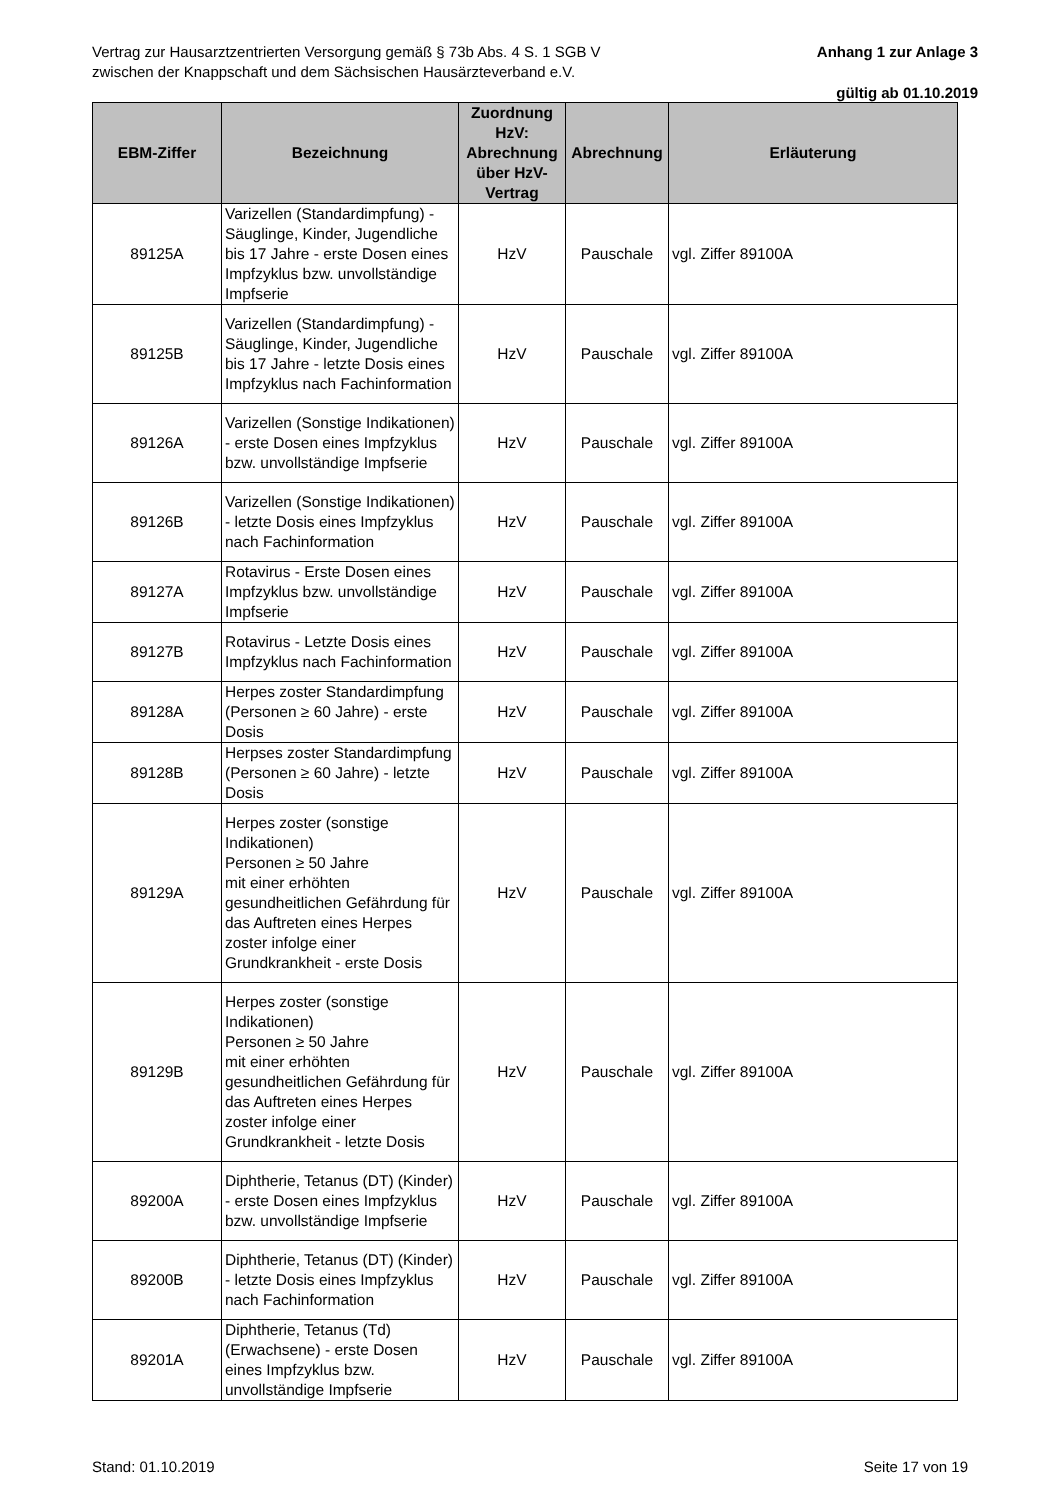Anhang 1 zur Anlage 3 Vertrag zur Hausarztzentrierten Versorgung gemäß § 73b Abs. 4 S. 1 SGB V
zwischen der Knappschaft und dem Sächsischen Hausärzteverband e.V.
gültig ab 01.10.2019
| EBM-Ziffer | Bezeichnung | Zuordnung HzV: Abrechnung über HzV-Vertrag | Abrechnung | Erläuterung |
| --- | --- | --- | --- | --- |
| 89125A | Varizellen (Standardimpfung) - Säuglinge, Kinder, Jugendliche bis 17 Jahre - erste Dosen eines Impfzyklus bzw. unvollständige Impfserie | HzV | Pauschale | vgl. Ziffer 89100A |
| 89125B | Varizellen (Standardimpfung) - Säuglinge, Kinder, Jugendliche bis 17 Jahre - letzte Dosis eines Impfzyklus nach Fachinformation | HzV | Pauschale | vgl. Ziffer 89100A |
| 89126A | Varizellen (Sonstige Indikationen) - erste Dosen eines Impfzyklus bzw. unvollständige Impfserie | HzV | Pauschale | vgl. Ziffer 89100A |
| 89126B | Varizellen (Sonstige Indikationen) - letzte Dosis eines Impfzyklus nach Fachinformation | HzV | Pauschale | vgl. Ziffer 89100A |
| 89127A | Rotavirus - Erste Dosen eines Impfzyklus bzw. unvollständige Impfserie | HzV | Pauschale | vgl. Ziffer 89100A |
| 89127B | Rotavirus - Letzte Dosis eines Impfzyklus nach Fachinformation | HzV | Pauschale | vgl. Ziffer 89100A |
| 89128A | Herpes zoster Standardimpfung (Personen ≥ 60 Jahre) - erste Dosis | HzV | Pauschale | vgl. Ziffer 89100A |
| 89128B | Herpses zoster Standardimpfung (Personen ≥ 60 Jahre) - letzte Dosis | HzV | Pauschale | vgl. Ziffer 89100A |
| 89129A | Herpes zoster (sonstige Indikationen) Personen ≥ 50 Jahre mit einer erhöhten gesundheitlichen Gefährdung für das Auftreten eines Herpes zoster infolge einer Grundkrankheit - erste Dosis | HzV | Pauschale | vgl. Ziffer 89100A |
| 89129B | Herpes zoster (sonstige Indikationen) Personen ≥ 50 Jahre mit einer erhöhten gesundheitlichen Gefährdung für das Auftreten eines Herpes zoster infolge einer Grundkrankheit - letzte Dosis | HzV | Pauschale | vgl. Ziffer 89100A |
| 89200A | Diphtherie, Tetanus (DT) (Kinder) - erste Dosen eines Impfzyklus bzw. unvollständige Impfserie | HzV | Pauschale | vgl. Ziffer 89100A |
| 89200B | Diphtherie, Tetanus (DT) (Kinder) - letzte Dosis eines Impfzyklus nach Fachinformation | HzV | Pauschale | vgl. Ziffer 89100A |
| 89201A | Diphtherie, Tetanus (Td) (Erwachsene) - erste Dosen eines Impfzyklus bzw. unvollständige Impfserie | HzV | Pauschale | vgl. Ziffer 89100A |
Stand: 01.10.2019 Seite 17 von 19